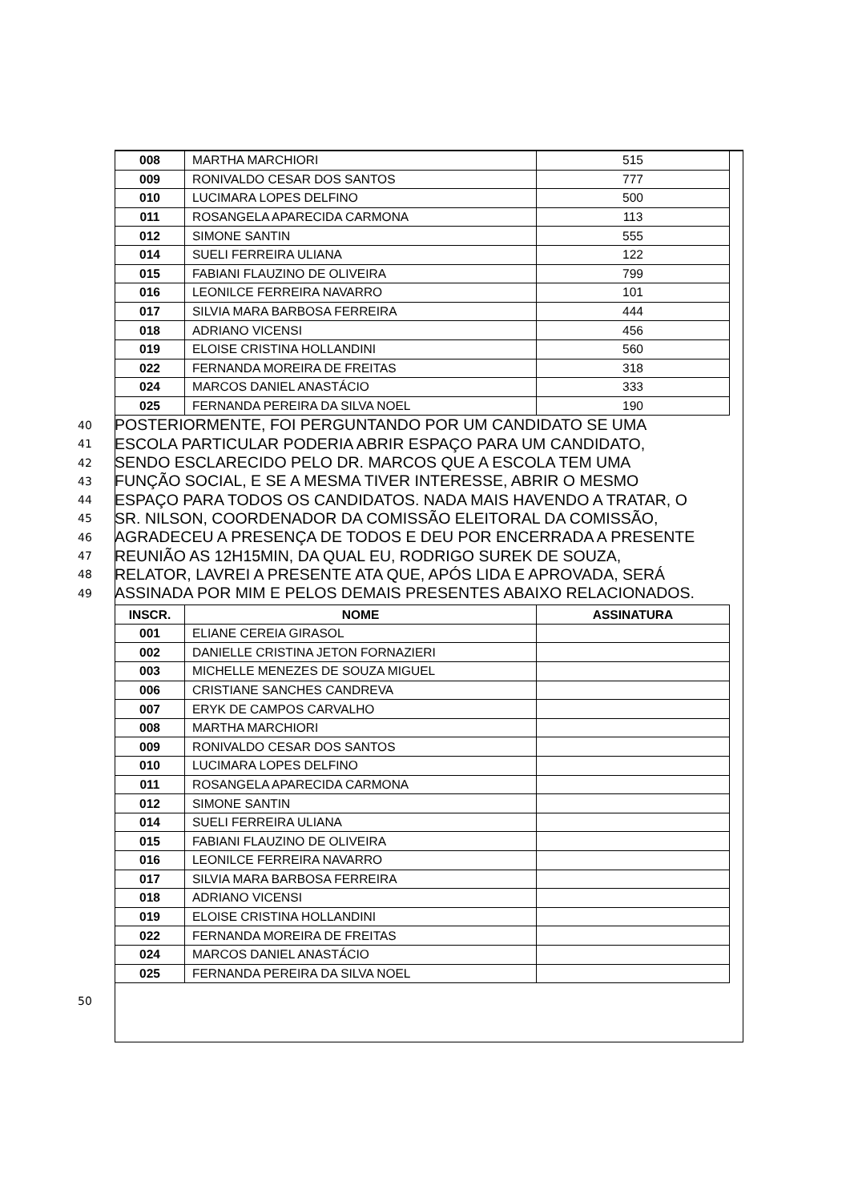| 008 | MARTHA MARCHIORI | 515 |
| 009 | RONIVALDO CESAR DOS SANTOS | 777 |
| 010 | LUCIMARA LOPES DELFINO | 500 |
| 011 | ROSANGELA APARECIDA CARMONA | 113 |
| 012 | SIMONE SANTIN | 555 |
| 014 | SUELI FERREIRA ULIANA | 122 |
| 015 | FABIANI FLAUZINO DE OLIVEIRA | 799 |
| 016 | LEONILCE FERREIRA NAVARRO | 101 |
| 017 | SILVIA MARA BARBOSA FERREIRA | 444 |
| 018 | ADRIANO VICENSI | 456 |
| 019 | ELOISE CRISTINA HOLLANDINI | 560 |
| 022 | FERNANDA MOREIRA DE FREITAS | 318 |
| 024 | MARCOS DANIEL ANASTÁCIO | 333 |
| 025 | FERNANDA PEREIRA DA SILVA NOEL | 190 |
40
POSTERIORMENTE, FOI PERGUNTANDO POR UM CANDIDATO SE UMA
41
ESCOLA PARTICULAR PODERIA ABRIR ESPAÇO PARA UM CANDIDATO,
42
SENDO ESCLARECIDO PELO DR. MARCOS QUE A ESCOLA TEM UMA
43
FUNÇÃO SOCIAL, E SE A MESMA TIVER INTERESSE, ABRIR O MESMO
44
ESPAÇO PARA TODOS OS CANDIDATOS. NADA MAIS HAVENDO A TRATAR, O
45
SR. NILSON, COORDENADOR DA COMISSÃO ELEITORAL DA COMISSÃO,
46
AGRADECEU A PRESENÇA DE TODOS E DEU POR ENCERRADA A PRESENTE
47
REUNIÃO AS 12H15MIN, DA QUAL EU, RODRIGO SUREK DE SOUZA,
48
RELATOR, LAVREI A PRESENTE ATA QUE, APÓS LIDA E APROVADA, SERÁ
49
ASSINADA POR MIM E PELOS DEMAIS PRESENTES ABAIXO RELACIONADOS.
| INSCR. | NOME | ASSINATURA |
| --- | --- | --- |
| 001 | ELIANE CEREIA GIRASOL | |
| 002 | DANIELLE CRISTINA JETON FORNAZIERI | |
| 003 | MICHELLE MENEZES DE SOUZA MIGUEL | |
| 006 | CRISTIANE SANCHES CANDREVA | |
| 007 | ERYK DE CAMPOS CARVALHO | |
| 008 | MARTHA MARCHIORI | |
| 009 | RONIVALDO CESAR DOS SANTOS | |
| 010 | LUCIMARA LOPES DELFINO | |
| 011 | ROSANGELA APARECIDA CARMONA | |
| 012 | SIMONE SANTIN | |
| 014 | SUELI FERREIRA ULIANA | |
| 015 | FABIANI FLAUZINO DE OLIVEIRA | |
| 016 | LEONILCE FERREIRA NAVARRO | |
| 017 | SILVIA MARA BARBOSA FERREIRA | |
| 018 | ADRIANO VICENSI | |
| 019 | ELOISE CRISTINA HOLLANDINI | |
| 022 | FERNANDA MOREIRA DE FREITAS | |
| 024 | MARCOS DANIEL ANASTÁCIO | |
| 025 | FERNANDA PEREIRA DA SILVA NOEL | |
50